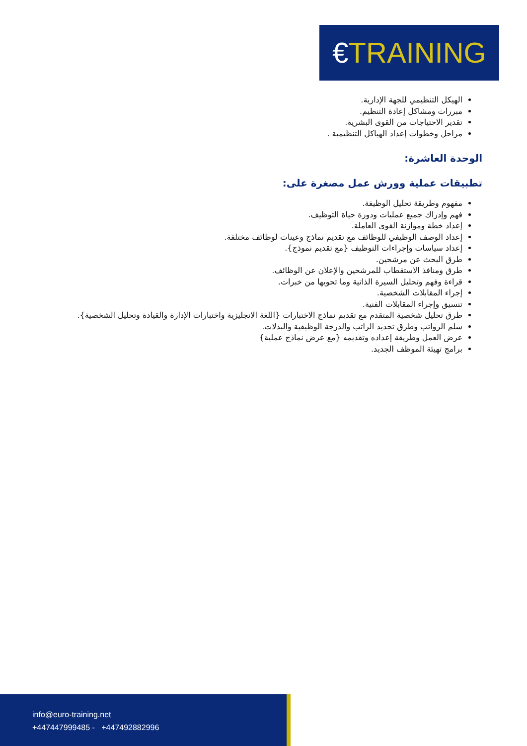€TRAINING
الهيكل التنظيمي للجهة الإدارية.
مبررات ومشاكل إعادة التنظيم.
تقدير الاحتياجات من القوى البشرية.
مراحل وخطوات إعداد الهياكل التنظيمية .
الوحدة العاشرة:
تطبيقات عملية وورش عمل مصغرة على:
مفهوم وطريقة تحليل الوظيفة.
فهم وإدراك جميع عمليات ودورة حياة التوظيف.
إعداد خطة وموازنة القوى العاملة.
إعداد الوصف الوظيفي للوظائف مع تقديم نماذج وعينات لوظائف مختلفة.
إعداد سياسات وإجراءات التوظيف {مع تقديم نموذج}.
طرق البحث عن مرشحين.
طرق ومنافذ الاستقطاب للمرشحين والإعلان عن الوظائف.
قراءة وفهم وتحليل السيرة الذاتية وما تحويها من خبرات.
إجراء المقابلات الشخصية.
تنسيق وإجراء المقابلات الفنية.
طرق تحليل شخصية المتقدم مع تقديم نماذج الاختبارات {اللغة الانجليزية واختبارات الإدارة والقيادة وتحليل الشخصية}.
سلم الرواتب وطرق تحديد الراتب والدرجة الوظيفية والبدلات.
عرض العمل وطريقة إعداده وتقديمه {مع عرض نماذج عملية}
برامج تهيئة الموظف الجديد.
info@euro-training.net
+447447999485 - +447492882996